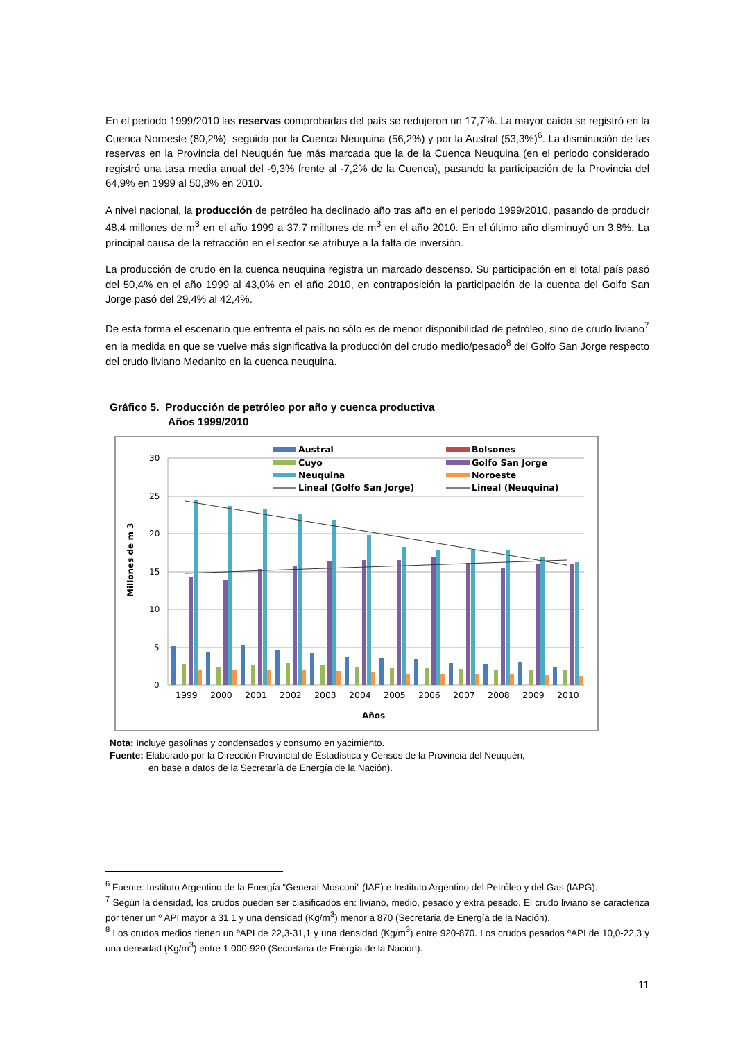En el periodo 1999/2010 las reservas comprobadas del país se redujeron un 17,7%. La mayor caída se registró en la Cuenca Noroeste (80,2%), seguida por la Cuenca Neuquina (56,2%) y por la Austral (53,3%)<sup>6</sup>. La disminución de las reservas en la Provincia del Neuquén fue más marcada que la de la Cuenca Neuquina (en el periodo considerado registró una tasa media anual del -9,3% frente al -7,2% de la Cuenca), pasando la participación de la Provincia del 64,9% en 1999 al 50,8% en 2010.
A nivel nacional, la producción de petróleo ha declinado año tras año en el periodo 1999/2010, pasando de producir 48,4 millones de m<sup>3</sup> en el año 1999 a 37,7 millones de m<sup>3</sup> en el año 2010. En el último año disminuyó un 3,8%. La principal causa de la retracción en el sector se atribuye a la falta de inversión.
La producción de crudo en la cuenca neuquina registra un marcado descenso. Su participación en el total país pasó del 50,4% en el año 1999 al 43,0% en el año 2010, en contraposición la participación de la cuenca del Golfo San Jorge pasó del 29,4% al 42,4%.
De esta forma el escenario que enfrenta el país no sólo es de menor disponibilidad de petróleo, sino de crudo liviano<sup>7</sup> en la medida en que se vuelve más significativa la producción del crudo medio/pesado<sup>8</sup> del Golfo San Jorge respecto del crudo liviano Medanito en la cuenca neuquina.
Gráfico 5. Producción de petróleo por año y cuenca productiva
Años 1999/2010
30
25
20
15
10
5
0
Millones de m 3
1999
2000
2001
2002
2003
2004
2005
2006
2007
2008
2009
2010
Años
Austral
Bolsones
Cuyo
Golfo San Jorge
Neuquina
Noroeste
Lineal (Golfo San Jorge)
Lineal (Neuquina)
Nota: Incluye gasolinas y condensados y consumo en yacimiento.
Fuente: Elaborado por la Dirección Provincial de Estadística y Censos de la Provincia del Neuquén,
en base a datos de la Secretaría de Energía de la Nación).
<sup>6</sup> Fuente: Instituto Argentino de la Energía “General Mosconi” (IAE) e Instituto Argentino del Petróleo y del Gas (IAPG).
<sup>7</sup> Según la densidad, los crudos pueden ser clasificados en: liviano, medio, pesado y extra pesado. El crudo liviano se caracteriza por tener un º API mayor a 31,1 y una densidad (Kg/m<sup>3</sup>) menor a 870 (Secretaria de Energía de la Nación).
<sup>8</sup> Los crudos medios tienen un ºAPI de 22,3-31,1 y una densidad (Kg/m<sup>3</sup>) entre 920-870. Los crudos pesados ºAPI de 10,0-22,3 y una densidad (Kg/m<sup>3</sup>) entre 1.000-920 (Secretaria de Energía de la Nación).
11